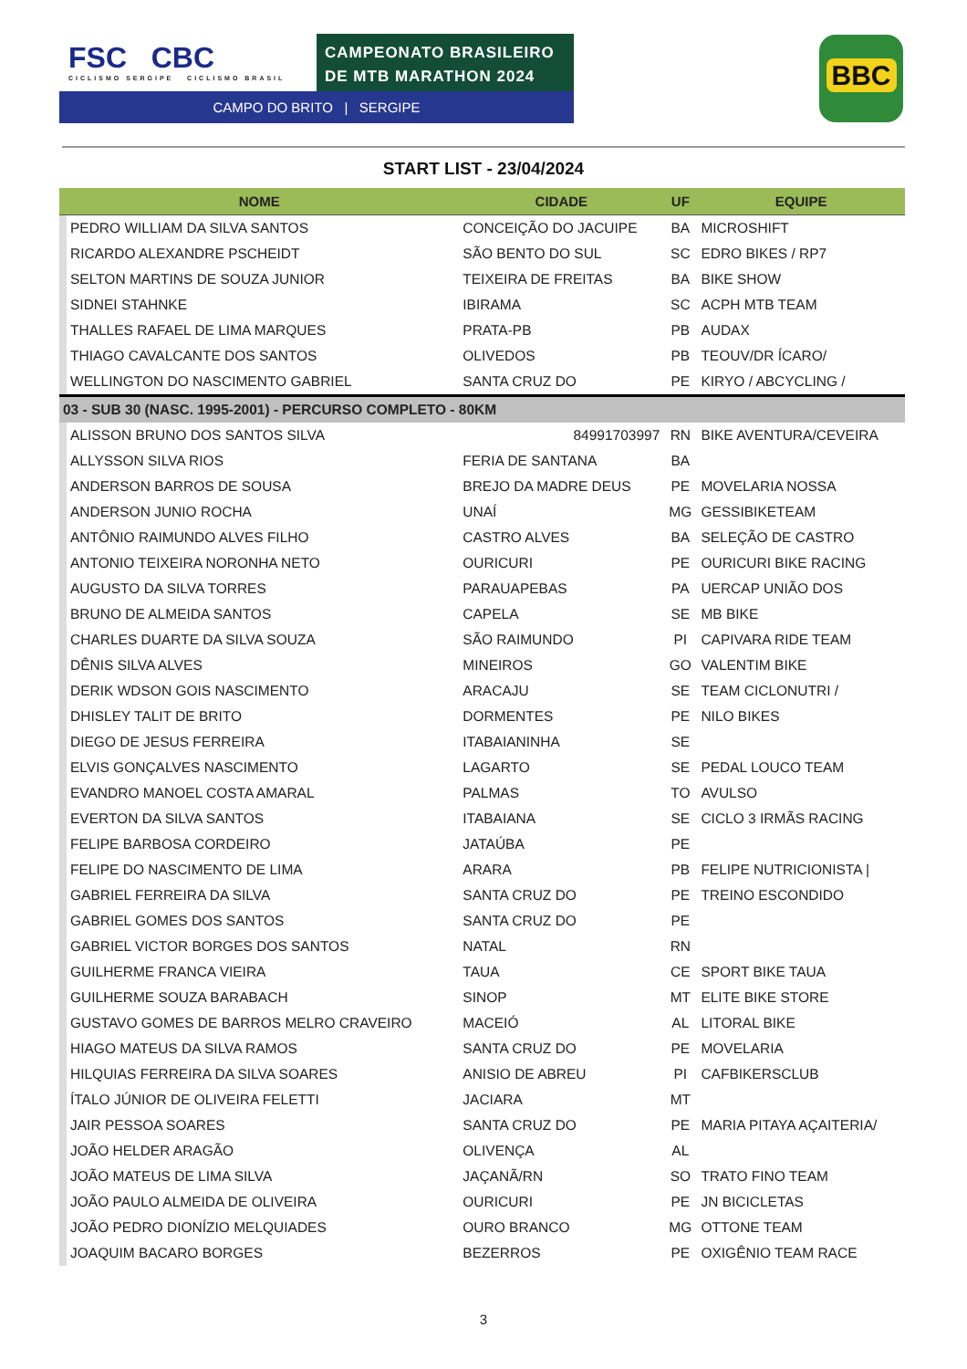FSC CBC
CICLISMO SERGIPE CICLISMO BRASIL
CAMPEONATO BRASILEIRO
DE MTB MARATHON 2024
CAMPO DO BRITO | SERGIPE
BBC
START LIST - 23/04/2024
| NOME | | CIDADE | UF | EQUIPE |
| --- | --- | --- | --- | --- |
| | PEDRO WILLIAM DA SILVA SANTOS | CONCEIÇÃO DO JACUIPE | BA | MICROSHIFT |
| | RICARDO ALEXANDRE PSCHEIDT | SÃO BENTO DO SUL | SC | EDRO BIKES / RP7 |
| | SELTON MARTINS DE SOUZA JUNIOR | TEIXEIRA DE FREITAS | BA | BIKE SHOW |
| | SIDNEI STAHNKE | IBIRAMA | SC | ACPH MTB TEAM |
| | THALLES RAFAEL DE LIMA MARQUES | PRATA-PB | PB | AUDAX |
| | THIAGO CAVALCANTE DOS SANTOS | OLIVEDOS | PB | TEOUV/DR ÍCARO/ |
| | WELLINGTON DO NASCIMENTO GABRIEL | SANTA CRUZ DO | PE | KIRYO / ABCYCLING / |
| 03 - SUB 30 (NASC. 1995-2001) - PERCURSO COMPLETO - 80KM | | | | |
| | ALISSON BRUNO DOS SANTOS SILVA | 84991703997 | RN | BIKE AVENTURA/CEVEIRA |
| | ALLYSSON SILVA RIOS | FERIA DE SANTANA | BA | |
| | ANDERSON BARROS DE SOUSA | BREJO DA MADRE DEUS | PE | MOVELARIA NOSSA |
| | ANDERSON JUNIO ROCHA | UNAÍ | MG | GESSIBIKETEAM |
| | ANTÔNIO RAIMUNDO ALVES FILHO | CASTRO ALVES | BA | SELEÇÃO DE CASTRO |
| | ANTONIO TEIXEIRA NORONHA NETO | OURICURI | PE | OURICURI BIKE RACING |
| | AUGUSTO DA SILVA TORRES | PARAUAPEBAS | PA | UERCAP UNIÃO DOS |
| | BRUNO DE ALMEIDA SANTOS | CAPELA | SE | MB BIKE |
| | CHARLES DUARTE DA SILVA SOUZA | SÃO RAIMUNDO | PI | CAPIVARA RIDE TEAM |
| | DÊNIS SILVA ALVES | MINEIROS | GO | VALENTIM BIKE |
| | DERIK WDSON GOIS NASCIMENTO | ARACAJU | SE | TEAM CICLONUTRI / |
| | DHISLEY TALIT DE BRITO | DORMENTES | PE | NILO BIKES |
| | DIEGO DE JESUS FERREIRA | ITABAIANINHA | SE | |
| | ELVIS GONÇALVES NASCIMENTO | LAGARTO | SE | PEDAL LOUCO TEAM |
| | EVANDRO MANOEL COSTA AMARAL | PALMAS | TO | AVULSO |
| | EVERTON DA SILVA SANTOS | ITABAIANA | SE | CICLO 3 IRMÃS RACING |
| | FELIPE BARBOSA CORDEIRO | JATAÚBA | PE | |
| | FELIPE DO NASCIMENTO DE LIMA | ARARA | PB | FELIPE NUTRICIONISTA / |
| | GABRIEL FERREIRA DA SILVA | SANTA CRUZ DO | PE | TREINO ESCONDIDO |
| | GABRIEL GOMES DOS SANTOS | SANTA CRUZ DO | PE | |
| | GABRIEL VICTOR BORGES DOS SANTOS | NATAL | RN | |
| | GUILHERME FRANCA VIEIRA | TAUA | CE | SPORT BIKE TAUA |
| | GUILHERME SOUZA BARABACH | SINOP | MT | ELITE BIKE STORE |
| | GUSTAVO GOMES DE BARROS MELRO CRAVEIRO | MACEIÓ | AL | LITORAL BIKE |
| | HIAGO MATEUS DA SILVA RAMOS | SANTA CRUZ DO | PE | MOVELARIA |
| | HILQUIAS FERREIRA DA SILVA SOARES | ANISIO DE ABREU | PI | CAFBIKERSCLUB |
| | ÍTALO JÚNIOR DE OLIVEIRA FELETTI | JACIARA | MT | |
| | JAIR PESSOA SOARES | SANTA CRUZ DO | PE | MARIA PITAYA AÇAITERIA/ |
| | JOÃO HELDER ARAGÃO | OLIVENÇA | AL | |
| | JOÃO MATEUS DE LIMA SILVA | JAÇANÃ/RN | SO | TRATO FINO TEAM |
| | JOÃO PAULO ALMEIDA DE OLIVEIRA | OURICURI | PE | JN BICICLETAS |
| | JOÃO PEDRO DIONÍZIO MELQUIADES | OURO BRANCO | MG | OTTONE TEAM |
| | JOAQUIM BACARO BORGES | BEZERROS | PE | OXIGÊNIO TEAM RACE |
3